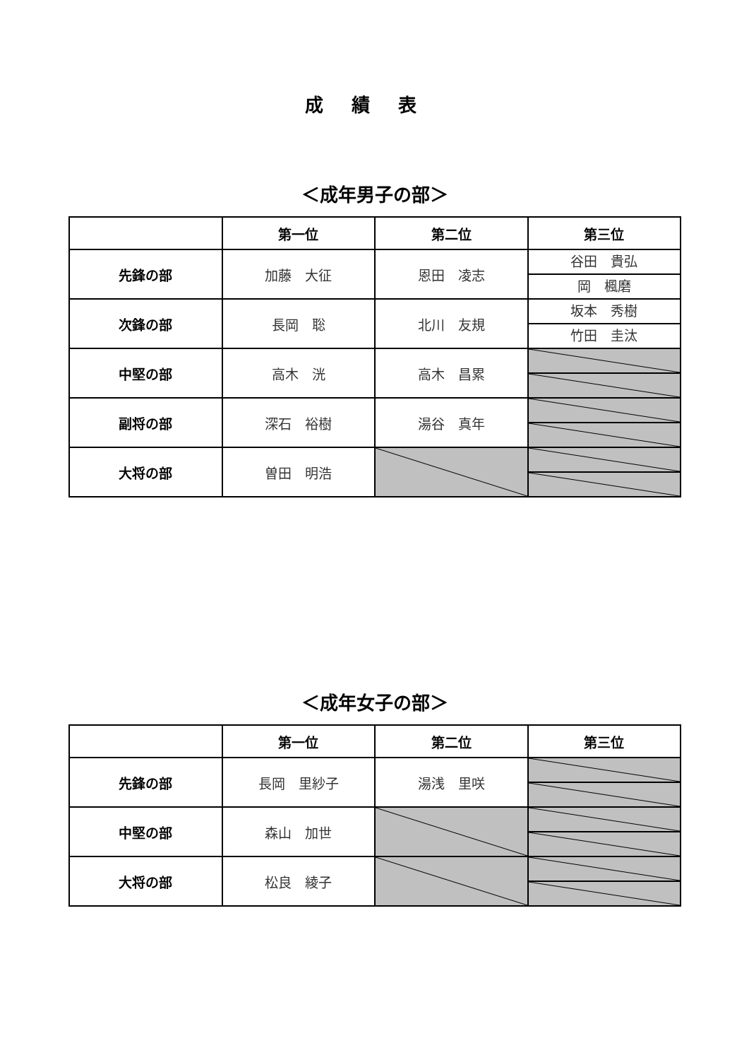成績表
＜成年男子の部＞
| | 第一位 | 第二位 | 第三位 |
| --- | --- | --- | --- |
| 先鋒の部 | 加藤 大征 | 恩田 凌志 | 谷田 貴弘 岡 楓磨 |
| 次鋒の部 | 長岡 聡 | 北川 友規 | 坂本 秀樹 竹田 圭汰 |
| 中堅の部 | 高木 洸 | 高木 昌累 | |
| 副将の部 | 深石 裕樹 | 湯谷 真年 | |
| 大将の部 | 曽田 明浩 | | |
＜成年女子の部＞
| | 第一位 | 第二位 | 第三位 |
| --- | --- | --- | --- |
| 先鋒の部 | 長岡 里紗子 | 湯浅 里咲 | |
| 中堅の部 | 森山 加世 | | |
| 大将の部 | 松良 綾子 | | |